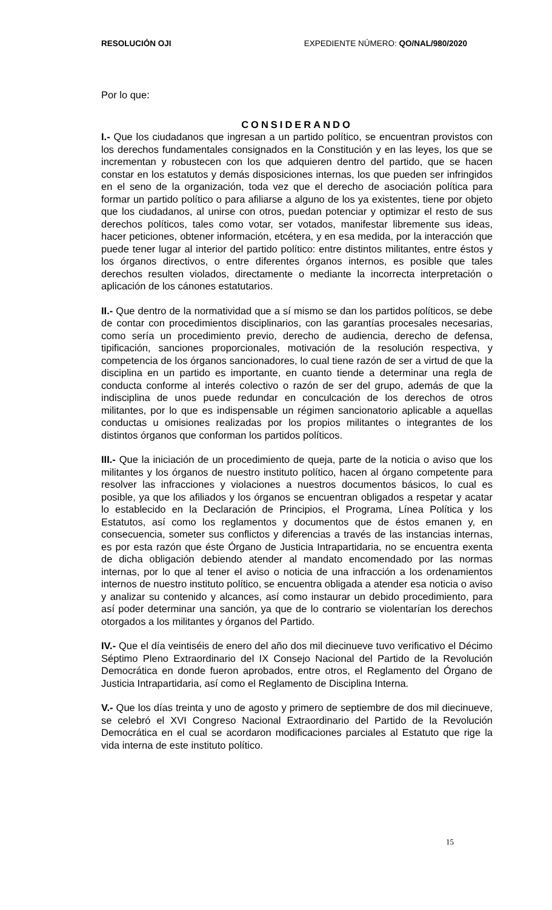RESOLUCIÓN OJI EXPEDIENTE NÚMERO: QO/NAL/980/2020
Por lo que:
CONSIDERANDO
I.- Que los ciudadanos que ingresan a un partido político, se encuentran provistos con los derechos fundamentales consignados en la Constitución y en las leyes, los que se incrementan y robustecen con los que adquieren dentro del partido, que se hacen constar en los estatutos y demás disposiciones internas, los que pueden ser infringidos en el seno de la organización, toda vez que el derecho de asociación política para formar un partido político o para afiliarse a alguno de los ya existentes, tiene por objeto que los ciudadanos, al unirse con otros, puedan potenciar y optimizar el resto de sus derechos políticos, tales como votar, ser votados, manifestar libremente sus ideas, hacer peticiones, obtener información, etcétera, y en esa medida, por la interacción que puede tener lugar al interior del partido político: entre distintos militantes, entre éstos y los órganos directivos, o entre diferentes órganos internos, es posible que tales derechos resulten violados, directamente o mediante la incorrecta interpretación o aplicación de los cánones estatutarios.
II.- Que dentro de la normatividad que a sí mismo se dan los partidos políticos, se debe de contar con procedimientos disciplinarios, con las garantías procesales necesarias, como sería un procedimiento previo, derecho de audiencia, derecho de defensa, tipificación, sanciones proporcionales, motivación de la resolución respectiva, y competencia de los órganos sancionadores, lo cual tiene razón de ser a virtud de que la disciplina en un partido es importante, en cuanto tiende a determinar una regla de conducta conforme al interés colectivo o razón de ser del grupo, además de que la indisciplina de unos puede redundar en conculcación de los derechos de otros militantes, por lo que es indispensable un régimen sancionatorio aplicable a aquellas conductas u omisiones realizadas por los propios militantes o integrantes de los distintos órganos que conforman los partidos políticos.
III.- Que la iniciación de un procedimiento de queja, parte de la noticia o aviso que los militantes y los órganos de nuestro instituto político, hacen al órgano competente para resolver las infracciones y violaciones a nuestros documentos básicos, lo cual es posible, ya que los afiliados y los órganos se encuentran obligados a respetar y acatar lo establecido en la Declaración de Principios, el Programa, Línea Política y los Estatutos, así como los reglamentos y documentos que de éstos emanen y, en consecuencia, someter sus conflictos y diferencias a través de las instancias internas, es por esta razón que éste Órgano de Justicia Intrapartidaria, no se encuentra exenta de dicha obligación debiendo atender al mandato encomendado por las normas internas, por lo que al tener el aviso o noticia de una infracción a los ordenamientos internos de nuestro instituto político, se encuentra obligada a atender esa noticia o aviso y analizar su contenido y alcances, así como instaurar un debido procedimiento, para así poder determinar una sanción, ya que de lo contrario se violentarían los derechos otorgados a los militantes y órganos del Partido.
IV.- Que el día veintiséis de enero del año dos mil diecinueve tuvo verificativo el Décimo Séptimo Pleno Extraordinario del IX Consejo Nacional del Partido de la Revolución Democrática en donde fueron aprobados, entre otros, el Reglamento del Órgano de Justicia Intrapartidaria, así como el Reglamento de Disciplina Interna.
V.- Que los días treinta y uno de agosto y primero de septiembre de dos mil diecinueve, se celebró el XVI Congreso Nacional Extraordinario del Partido de la Revolución Democrática en el cual se acordaron modificaciones parciales al Estatuto que rige la vida interna de este instituto político.
15